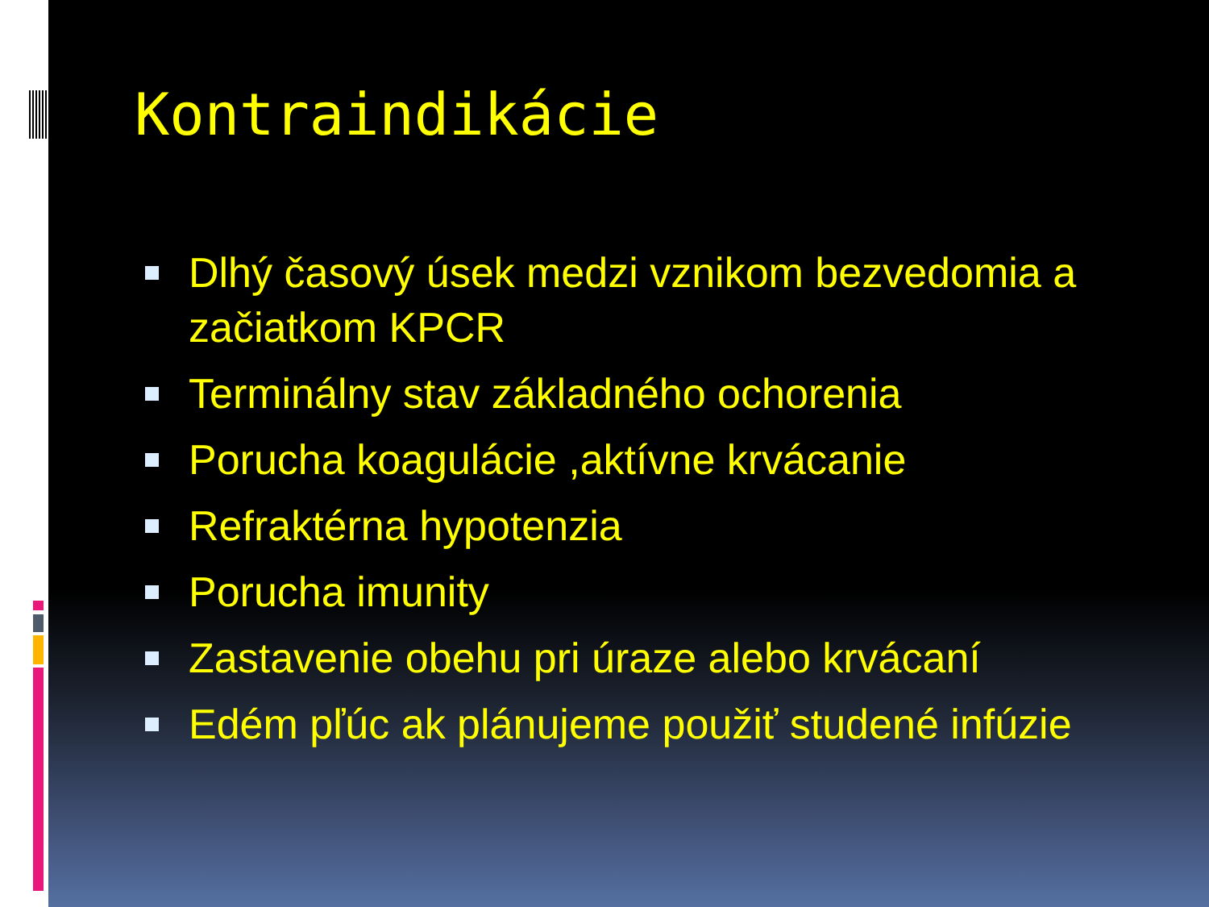Kontraindikácie
Dlhý časový úsek medzi vznikom bezvedomia a začiatkom KPCR
Terminálny stav základného ochorenia
Porucha koagulácie ,aktívne krvácanie
Refraktérna hypotenzia
Porucha imunity
Zastavenie obehu pri úraze alebo krvácaní
Edém pľúc ak plánujeme použiť studené infúzie